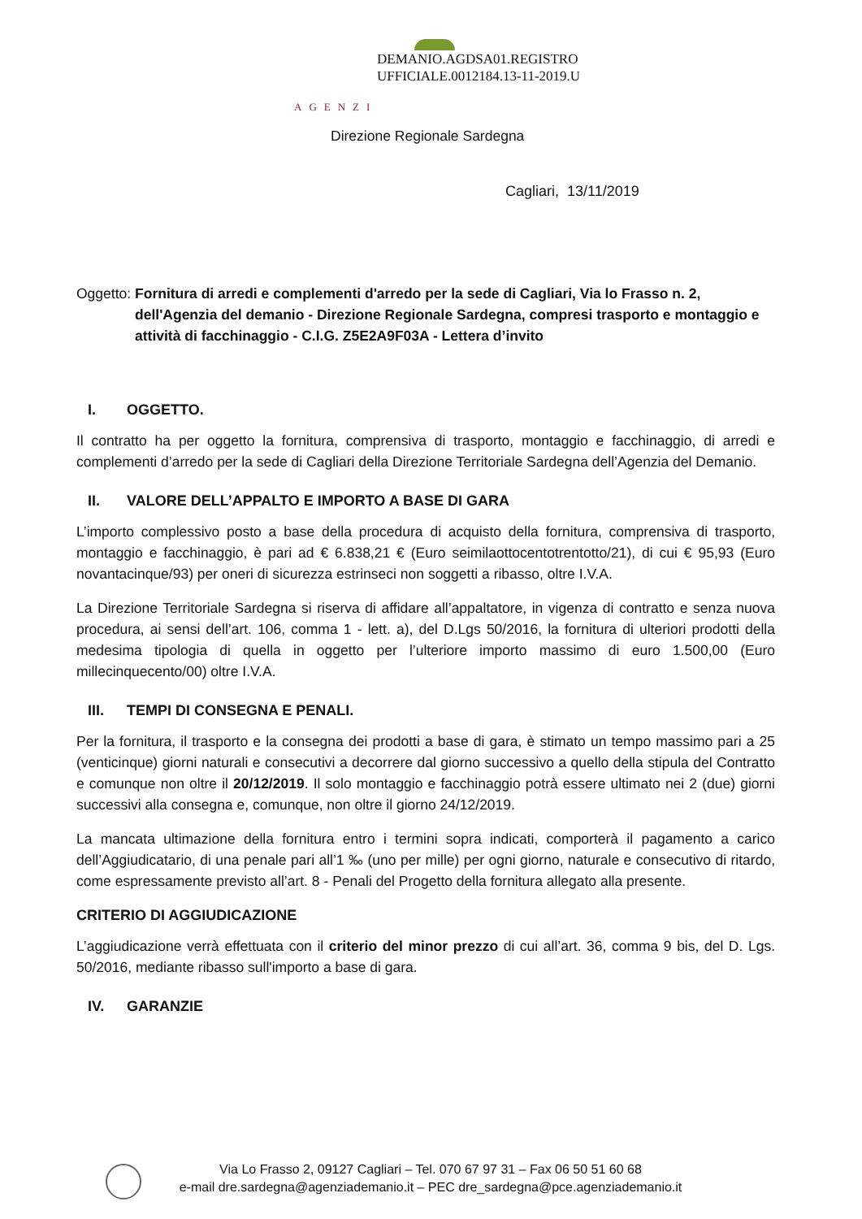DEMANIO.AGDSA01.REGISTRO
UFFICIALE.0012184.13-11-2019.U
AGENZI
Direzione Regionale Sardegna
Cagliari, 13/11/2019
Oggetto: Fornitura di arredi e complementi d'arredo per la sede di Cagliari, Via lo Frasso n. 2, dell'Agenzia del demanio - Direzione Regionale Sardegna, compresi trasporto e montaggio e attività di facchinaggio - C.I.G. Z5E2A9F03A - Lettera d’invito
I. OGGETTO.
Il contratto ha per oggetto la fornitura, comprensiva di trasporto, montaggio e facchinaggio, di arredi e complementi d’arredo per la sede di Cagliari della Direzione Territoriale Sardegna dell’Agenzia del Demanio.
II. VALORE DELL’APPALTO E IMPORTO A BASE DI GARA
L’importo complessivo posto a base della procedura di acquisto della fornitura, comprensiva di trasporto, montaggio e facchinaggio, è pari ad € 6.838,21 € (Euro seimilaottocentotrentotto/21), di cui € 95,93 (Euro novantacinque/93) per oneri di sicurezza estrinseci non soggetti a ribasso, oltre I.V.A.
La Direzione Territoriale Sardegna si riserva di affidare all’appaltatore, in vigenza di contratto e senza nuova procedura, ai sensi dell’art. 106, comma 1 - lett. a), del D.Lgs 50/2016, la fornitura di ulteriori prodotti della medesima tipologia di quella in oggetto per l’ulteriore importo massimo di euro 1.500,00 (Euro millecinquecento/00) oltre I.V.A.
III. TEMPI DI CONSEGNA E PENALI.
Per la fornitura, il trasporto e la consegna dei prodotti a base di gara, è stimato un tempo massimo pari a 25 (venticinque) giorni naturali e consecutivi a decorrere dal giorno successivo a quello della stipula del Contratto e comunque non oltre il 20/12/2019. Il solo montaggio e facchinaggio potrà essere ultimato nei 2 (due) giorni successivi alla consegna e, comunque, non oltre il giorno 24/12/2019.
La mancata ultimazione della fornitura entro i termini sopra indicati, comporterà il pagamento a carico dell’Aggiudicatario, di una penale pari all’1 ‰ (uno per mille) per ogni giorno, naturale e consecutivo di ritardo, come espressamente previsto all’art. 8 - Penali del Progetto della fornitura allegato alla presente.
CRITERIO DI AGGIUDICAZIONE
L’aggiudicazione verrà effettuata con il criterio del minor prezzo di cui all’art. 36, comma 9 bis, del D. Lgs. 50/2016, mediante ribasso sull'importo a base di gara.
IV. GARANZIE
Via Lo Frasso 2, 09127 Cagliari – Tel. 070 67 97 31 – Fax 06 50 51 60 68
e-mail dre.sardegna@agenziademanio.it – PEC dre_sardegna@pce.agenziademanio.it